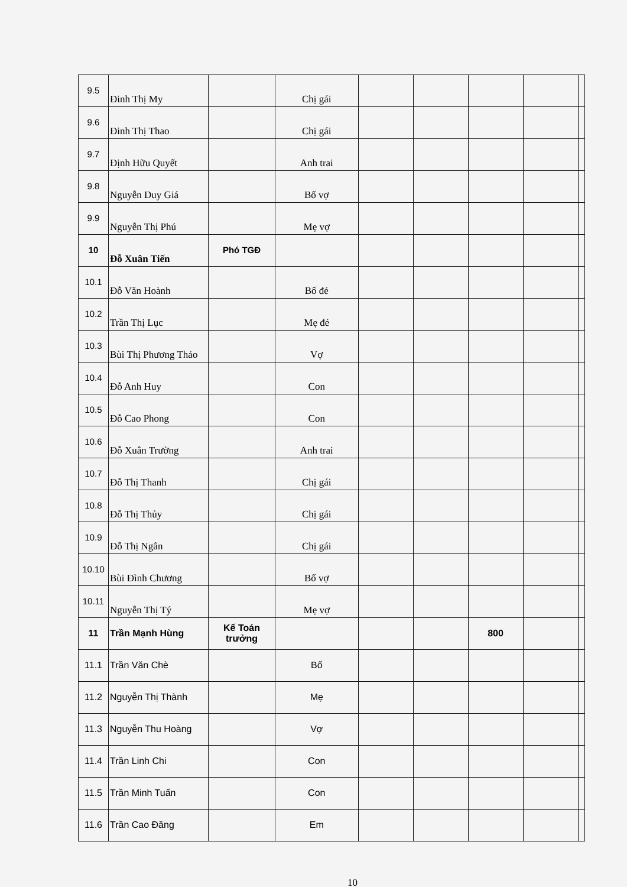| 9.5 | Đinh Thị My | | Chị gái | | | | | |
| 9.6 | Đinh Thị Thao | | Chị gái | | | | | |
| 9.7 | Định Hữu Quyết | | Anh trai | | | | | |
| 9.8 | Nguyễn Duy Giá | | Bố vợ | | | | | |
| 9.9 | Nguyễn Thị Phú | | Mẹ vợ | | | | | |
| 10 | Đỗ Xuân Tiến | Phó TGĐ | | | | | | |
| 10.1 | Đỗ Văn Hoành | | Bố đẻ | | | | | |
| 10.2 | Trần Thị Lục | | Mẹ đẻ | | | | | |
| 10.3 | Bùi Thị Phương Thảo | | Vợ | | | | | |
| 10.4 | Đỗ Anh Huy | | Con | | | | | |
| 10.5 | Đỗ Cao Phong | | Con | | | | | |
| 10.6 | Đỗ Xuân Trường | | Anh trai | | | | | |
| 10.7 | Đỗ Thị Thanh | | Chị gái | | | | | |
| 10.8 | Đỗ Thị Thủy | | Chị gái | | | | | |
| 10.9 | Đỗ Thị Ngân | | Chị gái | | | | | |
| 10.10 | Bùi Đình Chương | | Bố vợ | | | | | |
| 10.11 | Nguyễn Thị Tý | | Mẹ vợ | | | | | |
| 11 | Trần Mạnh Hùng | Kế Toán trưởng | | | | 800 | | |
| 11.1 | Trần Văn Chè | | Bố | | | | | |
| 11.2 | Nguyễn Thị Thành | | Mẹ | | | | | |
| 11.3 | Nguyễn Thu Hoàng | | Vợ | | | | | |
| 11.4 | Trần Linh Chi | | Con | | | | | |
| 11.5 | Trần Minh Tuấn | | Con | | | | | |
| 11.6 | Trần Cao Đăng | | Em | | | | | |
10